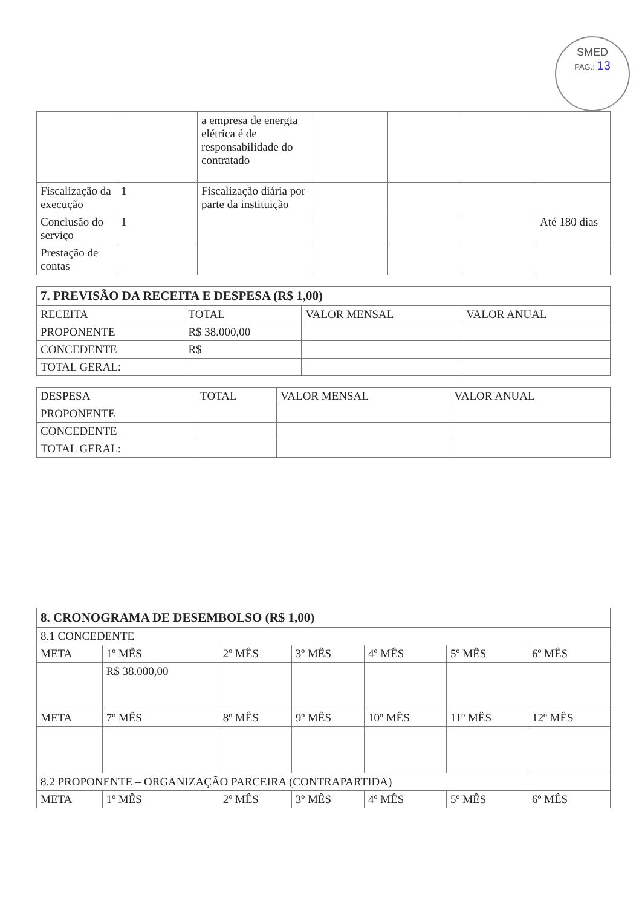SMED
PAG.: 13
| | | a empresa de energia elétrica é de responsabilidade do contratado | | | | |
| Fiscalização da execução | 1 | Fiscalização diária por parte da instituição | | | | |
| Conclusão do serviço | 1 | | | | | Até 180 dias |
| Prestação de contas | | | | | | |
| 7. PREVISÃO DA RECEITA E DESPESA (R$ 1,00) | | | |
| --- | --- | --- | --- |
| RECEITA | TOTAL | VALOR MENSAL | VALOR ANUAL |
| PROPONENTE | R$ 38.000,00 | | |
| CONCEDENTE | R$ | | |
| TOTAL GERAL: | | | |
| DESPESA | TOTAL | VALOR MENSAL | VALOR ANUAL |
| PROPONENTE | | | |
| CONCEDENTE | | | |
| TOTAL GERAL: | | | |
| 8. CRONOGRAMA DE DESEMBOLSO (R$ 1,00) | | | | | | |
| --- | --- | --- | --- | --- | --- | --- |
| 8.1 CONCEDENTE | | | | | | |
| META | 1º MÊS | 2º MÊS | 3º MÊS | 4º MÊS | 5º MÊS | 6º MÊS |
| | R$ 38.000,00 | | | | | |
| META | 7º MÊS | 8º MÊS | 9º MÊS | 10º MÊS | 11º MÊS | 12º MÊS |
| 8.2 PROPONENTE – ORGANIZAÇÃO PARCEIRA (CONTRAPARTIDA) | | | | | | |
| META | 1º MÊS | 2º MÊS | 3º MÊS | 4º MÊS | 5º MÊS | 6º MÊS |